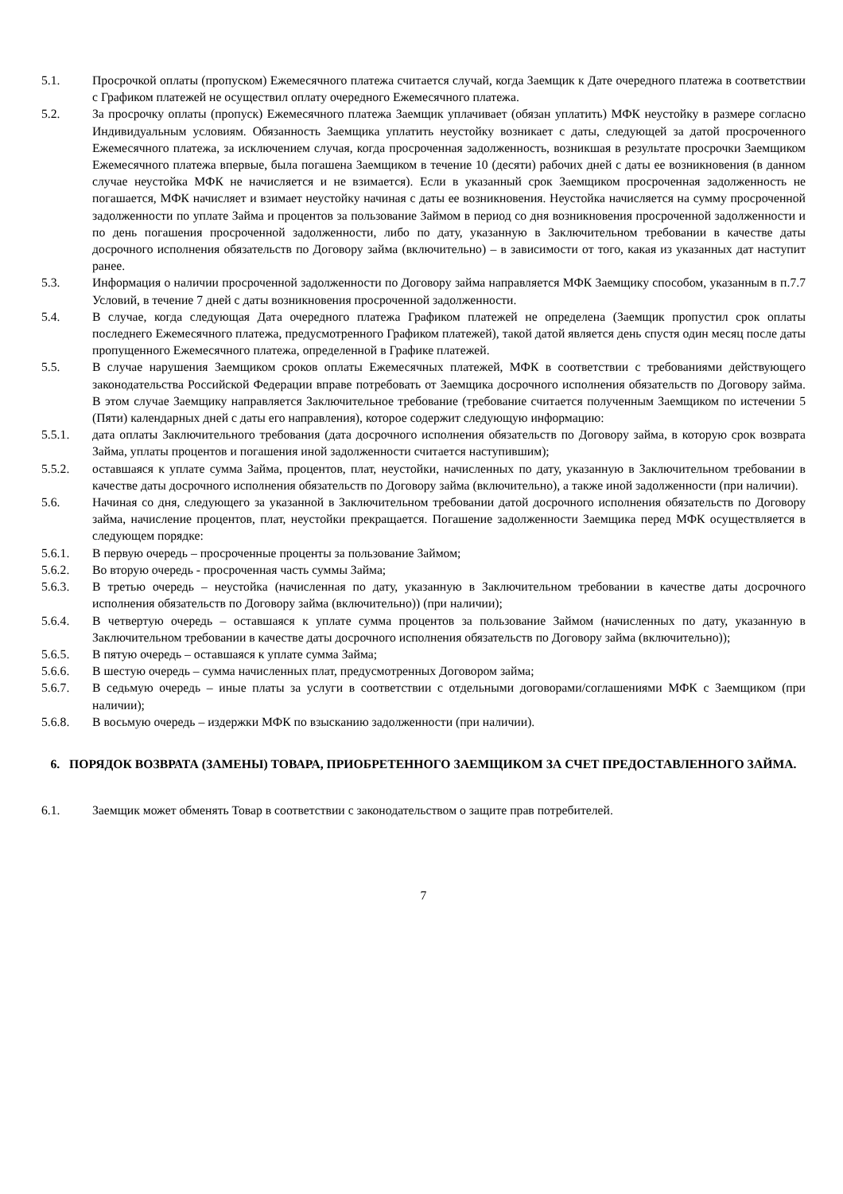5.1. Просрочкой оплаты (пропуском) Ежемесячного платежа считается случай, когда Заемщик к Дате очередного платежа в соответствии с Графиком платежей не осуществил оплату очередного Ежемесячного платежа.
5.2. За просрочку оплаты (пропуск) Ежемесячного платежа Заемщик уплачивает (обязан уплатить) МФК неустойку в размере согласно Индивидуальным условиям. Обязанность Заемщика уплатить неустойку возникает с даты, следующей за датой просроченного Ежемесячного платежа, за исключением случая, когда просроченная задолженность, возникшая в результате просрочки Заемщиком Ежемесячного платежа впервые, была погашена Заемщиком в течение 10 (десяти) рабочих дней с даты ее возникновения (в данном случае неустойка МФК не начисляется и не взимается). Если в указанный срок Заемщиком просроченная задолженность не погашается, МФК начисляет и взимает неустойку начиная с даты ее возникновения. Неустойка начисляется на сумму просроченной задолженности по уплате Займа и процентов за пользование Займом в период со дня возникновения просроченной задолженности и по день погашения просроченной задолженности, либо по дату, указанную в Заключительном требовании в качестве даты досрочного исполнения обязательств по Договору займа (включительно) – в зависимости от того, какая из указанных дат наступит ранее.
5.3. Информация о наличии просроченной задолженности по Договору займа направляется МФК Заемщику способом, указанным в п.7.7 Условий, в течение 7 дней с даты возникновения просроченной задолженности.
5.4. В случае, когда следующая Дата очередного платежа Графиком платежей не определена (Заемщик пропустил срок оплаты последнего Ежемесячного платежа, предусмотренного Графиком платежей), такой датой является день спустя один месяц после даты пропущенного Ежемесячного платежа, определенной в Графике платежей.
5.5. В случае нарушения Заемщиком сроков оплаты Ежемесячных платежей, МФК в соответствии с требованиями действующего законодательства Российской Федерации вправе потребовать от Заемщика досрочного исполнения обязательств по Договору займа. В этом случае Заемщику направляется Заключительное требование (требование считается полученным Заемщиком по истечении 5 (Пяти) календарных дней с даты его направления), которое содержит следующую информацию:
5.5.1. дата оплаты Заключительного требования (дата досрочного исполнения обязательств по Договору займа, в которую срок возврата Займа, уплаты процентов и погашения иной задолженности считается наступившим);
5.5.2. оставшаяся к уплате сумма Займа, процентов, плат, неустойки, начисленных по дату, указанную в Заключительном требовании в качестве даты досрочного исполнения обязательств по Договору займа (включительно), а также иной задолженности (при наличии).
5.6. Начиная со дня, следующего за указанной в Заключительном требовании датой досрочного исполнения обязательств по Договору займа, начисление процентов, плат, неустойки прекращается. Погашение задолженности Заемщика перед МФК осуществляется в следующем порядке:
5.6.1. В первую очередь – просроченные проценты за пользование Займом;
5.6.2. Во вторую очередь - просроченная часть суммы Займа;
5.6.3. В третью очередь – неустойка (начисленная по дату, указанную в Заключительном требовании в качестве даты досрочного исполнения обязательств по Договору займа (включительно)) (при наличии);
5.6.4. В четвертую очередь – оставшаяся к уплате сумма процентов за пользование Займом (начисленных по дату, указанную в Заключительном требовании в качестве даты досрочного исполнения обязательств по Договору займа (включительно));
5.6.5. В пятую очередь – оставшаяся к уплате сумма Займа;
5.6.6. В шестую очередь – сумма начисленных плат, предусмотренных Договором займа;
5.6.7. В седьмую очередь – иные платы за услуги в соответствии с отдельными договорами/соглашениями МФК с Заемщиком (при наличии);
5.6.8. В восьмую очередь – издержки МФК по взысканию задолженности (при наличии).
6. ПОРЯДОК ВОЗВРАТА (ЗАМЕНЫ) ТОВАРА, ПРИОБРЕТЕННОГО ЗАЕМЩИКОМ ЗА СЧЕТ ПРЕДОСТАВЛЕННОГО ЗАЙМА.
6.1. Заемщик может обменять Товар в соответствии с законодательством о защите прав потребителей.
7